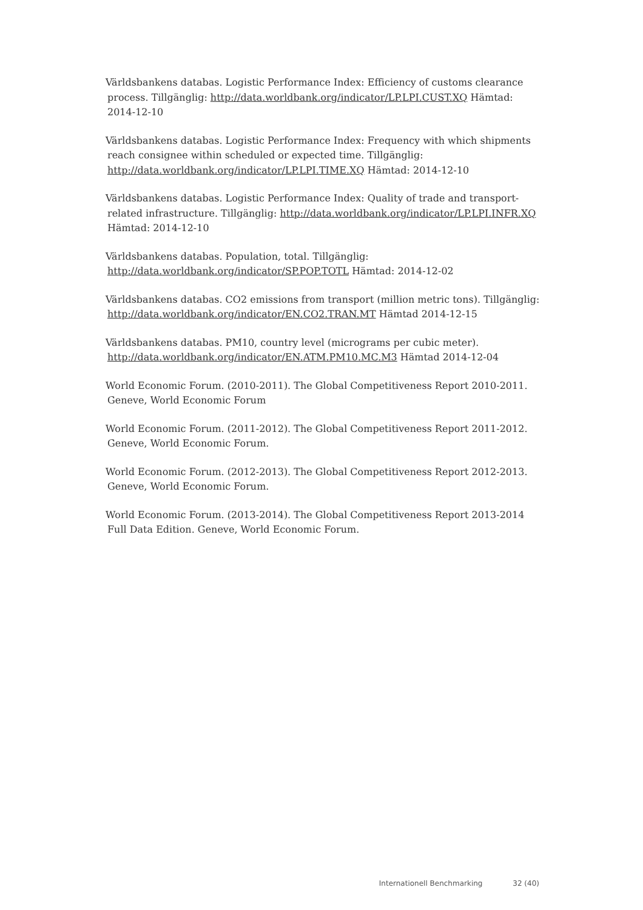Världsbankens databas. Logistic Performance Index: Efficiency of customs clearance process. Tillgänglig: http://data.worldbank.org/indicator/LP.LPI.CUST.XQ Hämtad: 2014-12-10
Världsbankens databas. Logistic Performance Index: Frequency with which shipments reach consignee within scheduled or expected time. Tillgänglig: http://data.worldbank.org/indicator/LP.LPI.TIME.XQ Hämtad: 2014-12-10
Världsbankens databas. Logistic Performance Index: Quality of trade and transport-related infrastructure. Tillgänglig: http://data.worldbank.org/indicator/LP.LPI.INFR.XQ Hämtad: 2014-12-10
Världsbankens databas. Population, total. Tillgänglig:
http://data.worldbank.org/indicator/SP.POP.TOTL Hämtad: 2014-12-02
Världsbankens databas. CO2 emissions from transport (million metric tons). Tillgänglig: http://data.worldbank.org/indicator/EN.CO2.TRAN.MT Hämtad 2014-12-15
Världsbankens databas. PM10, country level (micrograms per cubic meter).
http://data.worldbank.org/indicator/EN.ATM.PM10.MC.M3 Hämtad 2014-12-04
World Economic Forum. (2010-2011). The Global Competitiveness Report 2010-2011. Geneve, World Economic Forum
World Economic Forum. (2011-2012). The Global Competitiveness Report 2011-2012. Geneve, World Economic Forum.
World Economic Forum. (2012-2013). The Global Competitiveness Report 2012-2013. Geneve, World Economic Forum.
World Economic Forum. (2013-2014). The Global Competitiveness Report 2013-2014 Full Data Edition. Geneve, World Economic Forum.
Internationell Benchmarking 32 (40)